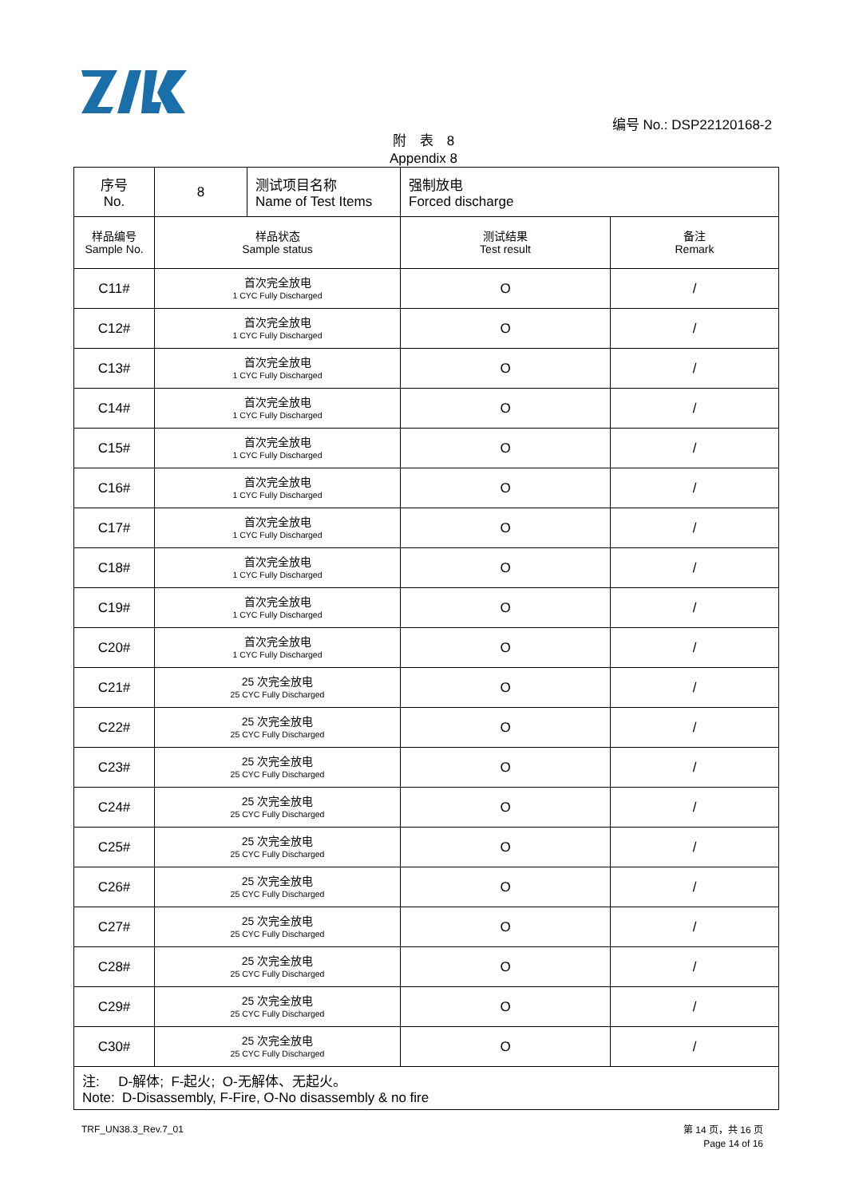编号 No.: DSP22120168-2
附　表　8
Appendix 8
| 序号 No. | 8 | 测试项目名称 Name of Test Items | 强制放电 Forced discharge | |
| 样品编号 Sample No. | 样品状态 Sample status | | 测试结果 Test result | 备注 Remark |
| C11# | 首次完全放电 1 CYC Fully Discharged | | O | / |
| C12# | 首次完全放电 1 CYC Fully Discharged | | O | / |
| C13# | 首次完全放电 1 CYC Fully Discharged | | O | / |
| C14# | 首次完全放电 1 CYC Fully Discharged | | O | / |
| C15# | 首次完全放电 1 CYC Fully Discharged | | O | / |
| C16# | 首次完全放电 1 CYC Fully Discharged | | O | / |
| C17# | 首次完全放电 1 CYC Fully Discharged | | O | / |
| C18# | 首次完全放电 1 CYC Fully Discharged | | O | / |
| C19# | 首次完全放电 1 CYC Fully Discharged | | O | / |
| C20# | 首次完全放电 1 CYC Fully Discharged | | O | / |
| C21# | 25 次完全放电 25 CYC Fully Discharged | | O | / |
| C22# | 25 次完全放电 25 CYC Fully Discharged | | O | / |
| C23# | 25 次完全放电 25 CYC Fully Discharged | | O | / |
| C24# | 25 次完全放电 25 CYC Fully Discharged | | O | / |
| C25# | 25 次完全放电 25 CYC Fully Discharged | | O | / |
| C26# | 25 次完全放电 25 CYC Fully Discharged | | O | / |
| C27# | 25 次完全放电 25 CYC Fully Discharged | | O | / |
| C28# | 25 次完全放电 25 CYC Fully Discharged | | O | / |
| C29# | 25 次完全放电 25 CYC Fully Discharged | | O | / |
| C30# | 25 次完全放电 25 CYC Fully Discharged | | O | / |
| 注: D-解体; F-起火; O-无解体、无起火。 Note: D-Disassembly, F-Fire, O-No disassembly & no fire | | | | |
TRF_UN38.3_Rev.7_01
第 14 页，共 16 页
Page 14 of 16